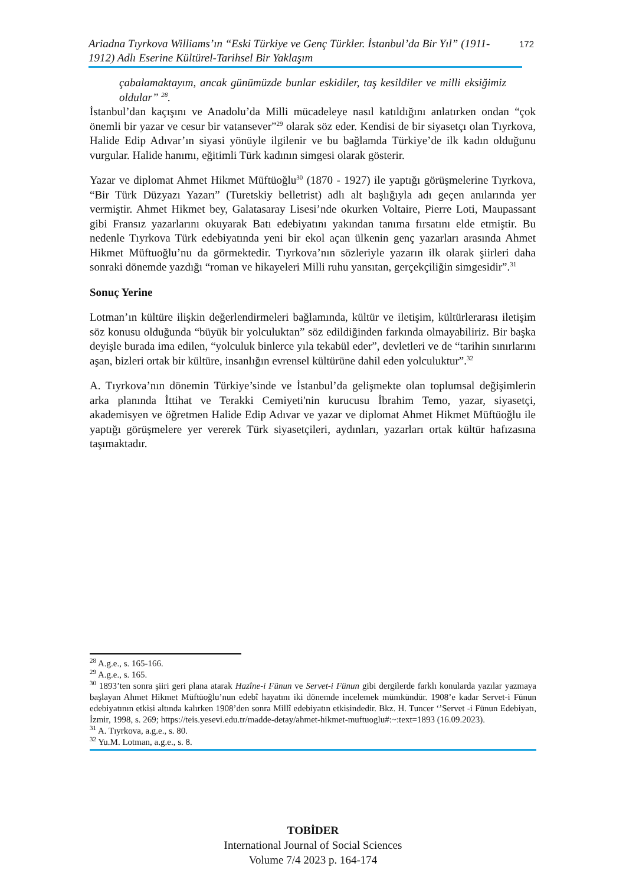Ariadna Tıyrkova Williams’ın “Eski Türkiye ve Genç Türkler. İstanbul’da Bir Yıl” (1911-1912) Adlı Eserine Kültürel-Tarihsel Bir Yaklaşım
172
çabalamaktayım, ancak günümüzde bunlar eskidiler, taş kesildiler ve milli eksiğimiz oldular” <sup>28</sup>.
İstanbul’dan kaçışını ve Anadolu’da Milli mücadeleye nasıl katıldığını anlatırken ondan “çok önemli bir yazar ve cesur bir vatansever”<sup>29</sup> olarak söz eder. Kendisi de bir siyasetçı olan Tıyrkova, Halide Edip Adıvar’ın siyasi yönüyle ilgilenir ve bu bağlamda Türkiye’de ilk kadın olduğunu vurgular. Halide hanımı, eğitimli Türk kadının simgesi olarak gösterir.
Yazar ve diplomat Ahmet Hikmet Müftüoğlu<sup>30</sup> (1870 - 1927) ile yaptığı görüşmelerine Tıyrkova, “Bir Türk Düzyazı Yazarı” (Turetskiy belletrist) adlı alt başlığıyla adı geçen anılarında yer vermiştir. Ahmet Hikmet bey, Galatasaray Lisesi’nde okurken Voltaire, Pierre Loti, Maupassant gibi Fransız yazarlarını okuyarak Batı edebiyatını yakından tanıma fırsatını elde etmiştir. Bu nedenle Tıyrkova Türk edebiyatında yeni bir ekol açan ülkenin genç yazarları arasında Ahmet Hikmet Müftuoğlu’nu da görmektedir. Tıyrkova’nın sözleriyle yazarın ilk olarak şiirleri daha sonraki dönemde yazdığı “roman ve hikayeleri Milli ruhu yansıtan, gerçekçiliğin simgesidir”.<sup>31</sup>
Sonuç Yerine
Lotman’ın kültüre ilişkin değerlendirmeleri bağlamında, kültür ve iletişim, kültürlerarası iletişim söz konusu olduğunda “büyük bir yolculuktan” söz edildiğinden farkında olmayabiliriz. Bir başka deyişle burada ima edilen, “yolculuk binlerce yıla tekabül eder”, devletleri ve de “tarihin sınırlarını aşan, bizleri ortak bir kültüre, insanlığın evrensel kültürüne dahil eden yolculuktur”.<sup>32</sup>
A. Tıyrkova’nın dönemin Türkiye’sinde ve İstanbul’da gelişmekte olan toplumsal değişimlerin arka planında İttihat ve Terakki Cemiyeti'nin kurucusu İbrahim Temo, yazar, siyasetçi, akademisyen ve öğretmen Halide Edip Adıvar ve yazar ve diplomat Ahmet Hikmet Müftüoğlu ile yaptığı görüşmelere yer vererek Türk siyasetçileri, aydınları, yazarları ortak kültür hafızasına taşımaktadır.
<sup>28</sup> A.g.e., s. 165-166.
<sup>29</sup> A.g.e., s. 165.
<sup>30</sup> 1893’ten sonra şiiri geri plana atarak Hazîne-i Fünun ve Servet-i Fünun gibi dergilerde farklı konularda yazılar yazmaya başlayan Ahmet Hikmet Müftüoğlu’nun edebî hayatını iki dönemde incelemek mümkündür. 1908’e kadar Servet-i Fünun edebiyatının etkisi altında kalırken 1908’den sonra Millî edebiyatın etkisindedir. Bkz. H. Tuncer ‘’Servet -i Fünun Edebiyatı, İzmir, 1998, s. 269; https://teis.yesevi.edu.tr/madde-detay/ahmet-hikmet-muftuoglu#:~:text=1893 (16.09.2023).
<sup>31</sup> A. Tıyrkova, a.g.e., s. 80.
<sup>32</sup> Yu.M. Lotman, a.g.e., s. 8.
TOBİDER
International Journal of Social Sciences
Volume 7/4 2023 p. 164-174